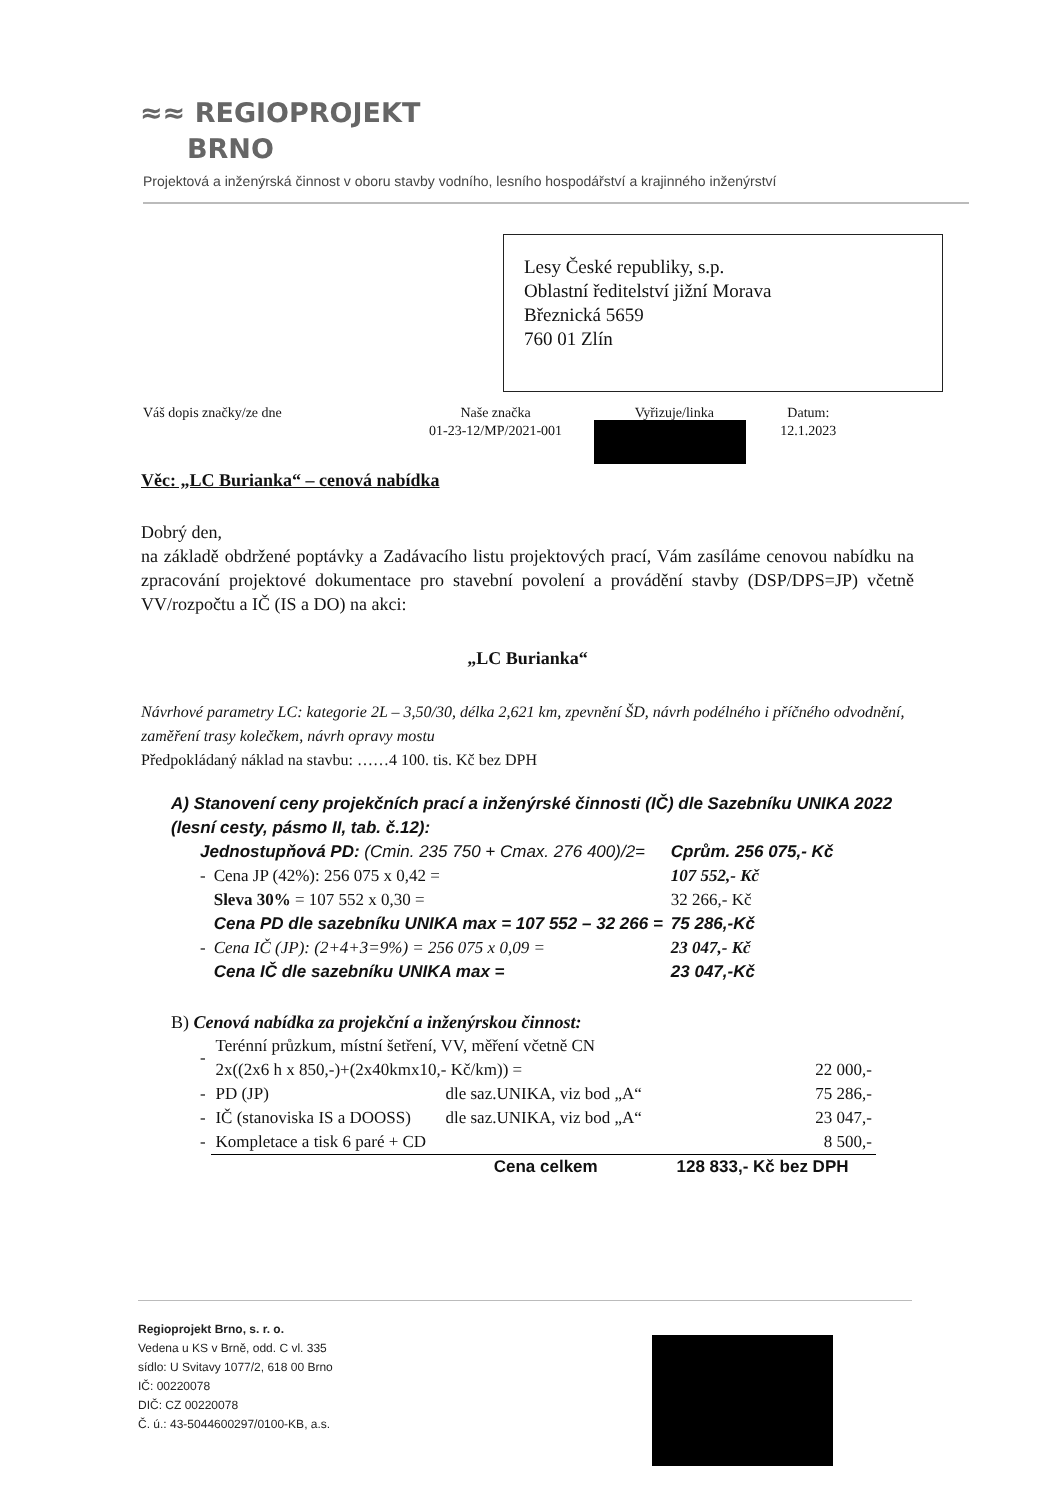≈≈ REGIOPROJEKT
BRNO
Projektová a inženýrská činnost v oboru stavby vodního, lesního hospodářství a krajinného inženýrství
Lesy České republiky, s.p.
Oblastní ředitelství jižní Morava
Březnická 5659
760 01 Zlín
Váš dopis značky/ze dne Naše značka
01-23-12/MP/2021-001
Vyřizuje/linka Datum:
12.1.2023
Věc: „LC Burianka“ – cenová nabídka
Dobrý den,
na základě obdržené poptávky a Zadávacího listu projektových prací, Vám zasíláme cenovou nabídku na zpracování projektové dokumentace pro stavební povolení a provádění stavby (DSP/DPS=JP) včetně VV/rozpočtu a IČ (IS a DO) na akci:
„LC Burianka“
Návrhové parametry LC: kategorie 2L – 3,50/30, délka 2,621 km, zpevnění ŠD, návrh podélného i příčného odvodnění, zaměření trasy kolečkem, návrh opravy mostu
Předpokládaný náklad na stavbu: ……4 100. tis. Kč bez DPH
A) Stanovení ceny projekčních prací a inženýrské činnosti (IČ) dle Sazebníku UNIKA 2022 (lesní cesty, pásmo II, tab. č.12):
| Jednostupňová PD: (Cmin. 235 750 + Cmax. 276 400)/2= | | Cprům. 256 075,- Kč |
| - | Cena JP (42%): 256 075 x 0,42 = | 107 552,- Kč |
| | Sleva 30% = 107 552 x 0,30 = | 32 266,- Kč |
| | Cena PD dle sazebníku UNIKA max = 107 552 – 32 266 = | 75 286,-Kč |
| - | Cena IČ (JP): (2+4+3=9%) = 256 075 x 0,09 = | 23 047,- Kč |
| | Cena IČ dle sazebníku UNIKA max = | 23 047,-Kč |
B) Cenová nabídka za projekční a inženýrskou činnost:
| - | Terénní průzkum, místní šetření, VV, měření včetně CN 2x((2x6 h x 850,-)+(2x40kmx10,- Kč/km)) = | | 22 000,- |
| - | PD (JP) | dle saz.UNIKA, viz bod „A“ | 75 286,- |
| - | IČ (stanoviska IS a DOOSS) | dle saz.UNIKA, viz bod „A“ | 23 047,- |
| - | Kompletace a tisk 6 paré + CD | | 8 500,- |
| | Cena celkem | | 128 833,- Kč bez DPH |
Regioprojekt Brno, s. r. o.
Vedena u KS v Brně, odd. C vl. 335
sídlo: U Svitavy 1077/2, 618 00 Brno
IČ: 00220078
DIČ: CZ 00220078
Č. ú.: 43-5044600297/0100-KB, a.s.